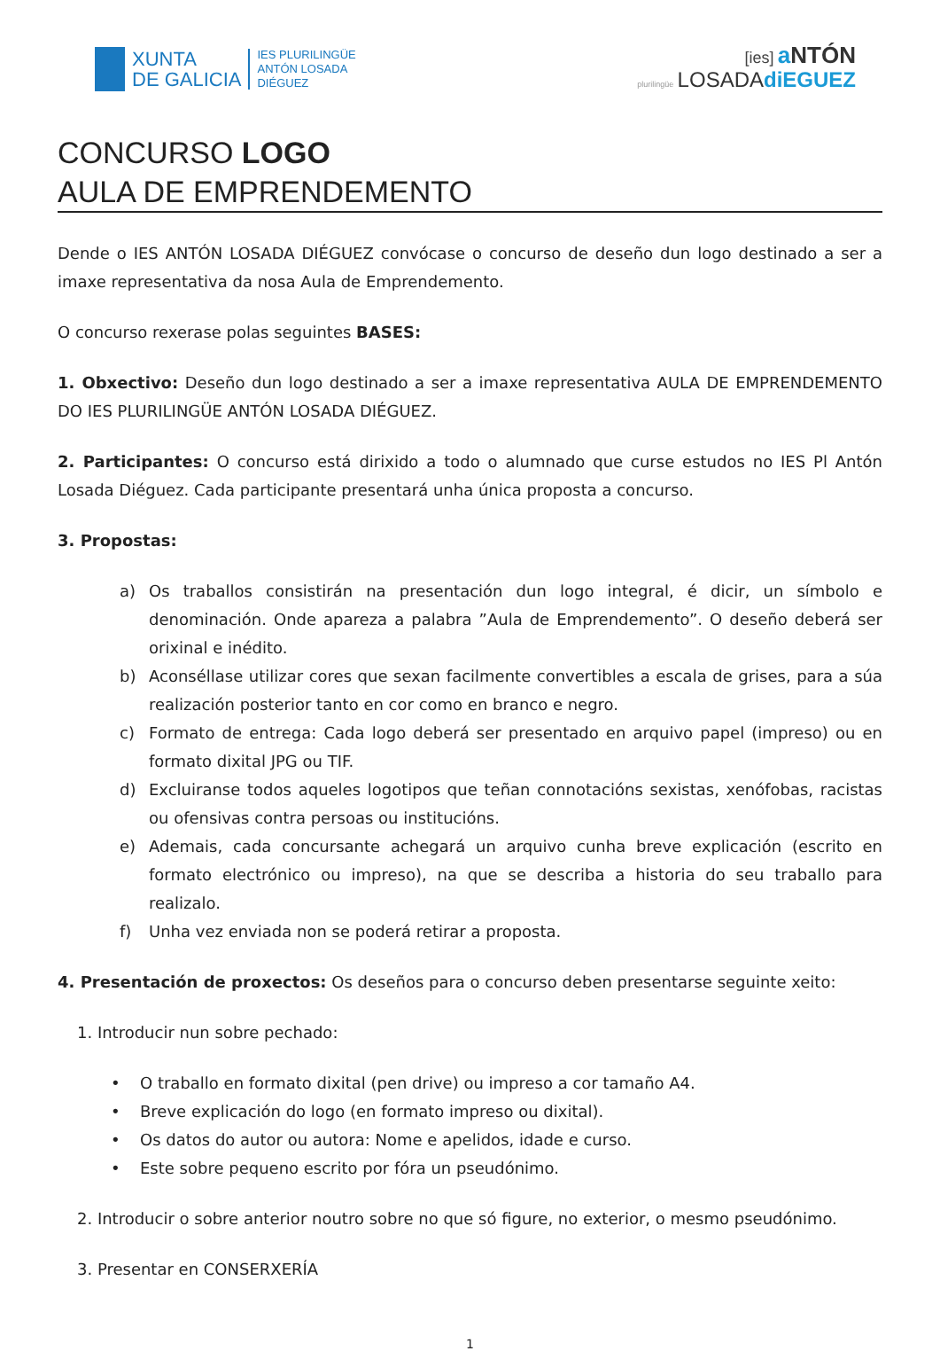XUNTA
DE GALICIA
IES PLURILINGÜE
ANTÓN LOSADA
DIÉGUEZ
[ies] a NTÓN
plurilingüe LOSADAdiEGUEZ
CONCURSO LOGO
AULA DE EMPRENDEMENTO
Dende o IES ANTÓN LOSADA DIÉGUEZ convócase o concurso de deseño dun logo destinado a ser a imaxe representativa da nosa Aula de Emprendemento.
O concurso rexerase polas seguintes BASES:
1. Obxectivo: Deseño dun logo destinado a ser a imaxe representativa AULA DE EMPRENDEMENTO DO IES PLURILINGÜE ANTÓN LOSADA DIÉGUEZ.
2. Participantes: O concurso está dirixido a todo o alumnado que curse estudos no IES Pl Antón Losada Diéguez. Cada participante presentará unha única proposta a concurso.
3. Propostas:
a) Os traballos consistirán na presentación dun logo integral, é dicir, un símbolo e denominación. Onde apareza a palabra ”Aula de Emprendemento”. O deseño deberá ser orixinal e inédito.
b) Aconséllase utilizar cores que sexan facilmente convertibles a escala de grises, para a súa realización posterior tanto en cor como en branco e negro.
c) Formato de entrega: Cada logo deberá ser presentado en arquivo papel (impreso) ou en formato dixital JPG ou TIF.
d) Excluiranse todos aqueles logotipos que teñan connotacións sexistas, xenófobas, racistas ou ofensivas contra persoas ou institucións.
e) Ademais, cada concursante achegará un arquivo cunha breve explicación (escrito en formato electrónico ou impreso), na que se describa a historia do seu traballo para realizalo.
f) Unha vez enviada non se poderá retirar a proposta.
4. Presentación de proxectos: Os deseños para o concurso deben presentarse seguinte xeito:
1. Introducir nun sobre pechado:
• O traballo en formato dixital (pen drive) ou impreso a cor tamaño A4.
• Breve explicación do logo (en formato impreso ou dixital).
• Os datos do autor ou autora: Nome e apelidos, idade e curso.
• Este sobre pequeno escrito por fóra un pseudónimo.
2. Introducir o sobre anterior noutro sobre no que só figure, no exterior, o mesmo pseudónimo.
3. Presentar en CONSERXERÍA
1